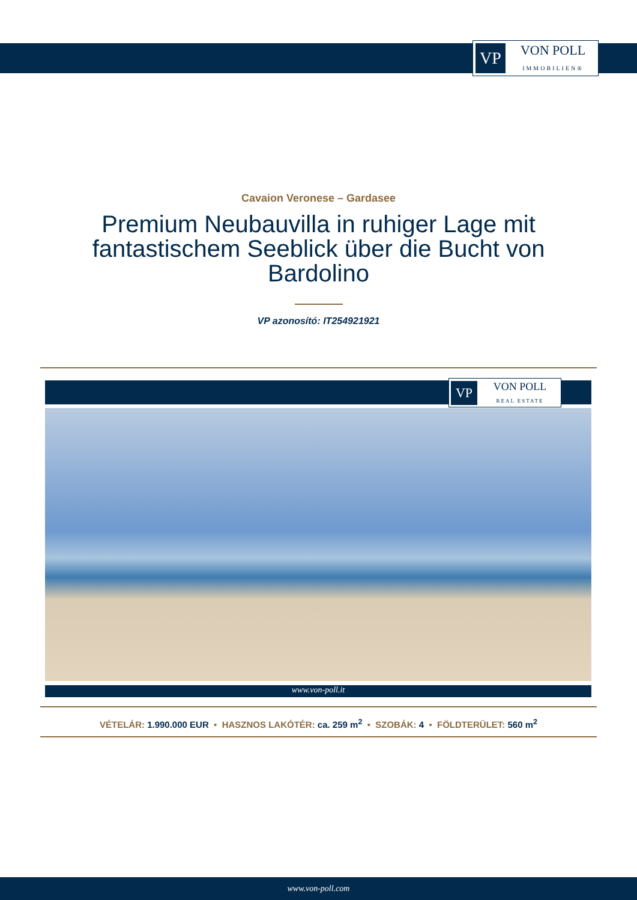VP
VON POLL
IMMOBILIEN®
Cavaion Veronese – Gardasee
Premium Neubauvilla in ruhiger Lage mit fantastischem Seeblick über die Bucht von Bardolino
VP azonosító: IT254921921
VP
VON POLL
REAL ESTATE
www.von-poll.it
VÉTELÁR: 1.990.000 EUR • HASZNOS LAKÓTÉR: ca. 259 m<sup>2</sup> • SZOBÁK: 4 • FÖLDTERÜLET: 560 m<sup>2</sup>
www.von-poll.com